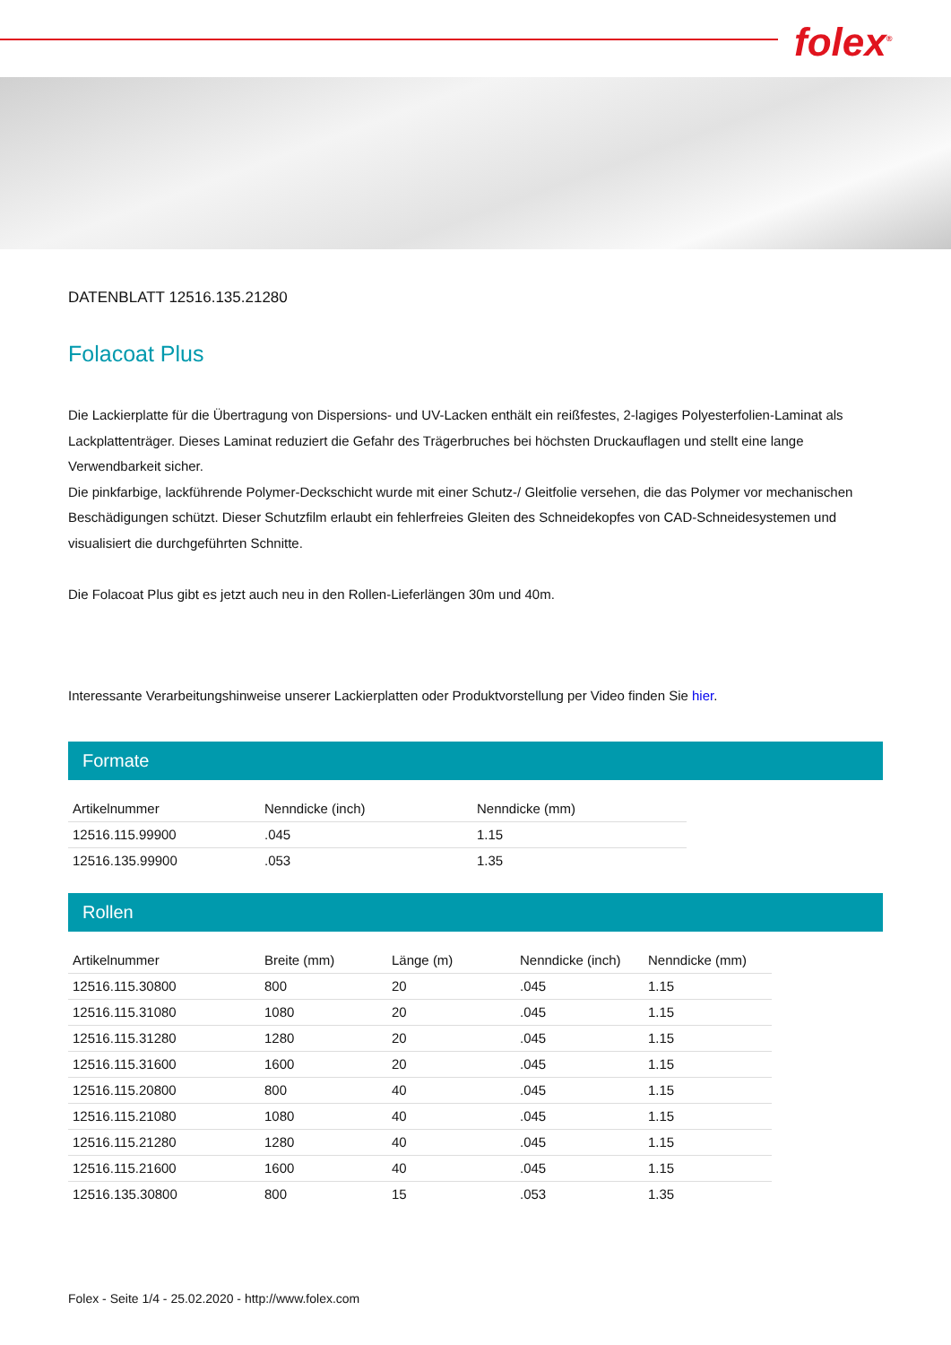folex<sup>®</sup>
DATENBLATT 12516.135.21280
Folacoat Plus
Die Lackierplatte für die Übertragung von Dispersions- und UV-Lacken enthält ein reißfestes, 2-lagiges Polyesterfolien-Laminat als Lackplattenträger. Dieses Laminat reduziert die Gefahr des Trägerbruches bei höchsten Druckauflagen und stellt eine lange Verwendbarkeit sicher.
Die pinkfarbige, lackführende Polymer-Deckschicht wurde mit einer Schutz-/ Gleitfolie versehen, die das Polymer vor mechanischen Beschädigungen schützt. Dieser Schutzfilm erlaubt ein fehlerfreies Gleiten des Schneidekopfes von CAD-Schneidesystemen und visualisiert die durchgeführten Schnitte.
Die Folacoat Plus gibt es jetzt auch neu in den Rollen-Lieferlängen 30m und 40m.
Interessante Verarbeitungshinweise unserer Lackierplatten oder Produktvorstellung per Video finden Sie hier.
Formate
| Artikelnummer | Nenndicke (inch) | Nenndicke (mm) |
| --- | --- | --- |
| 12516.115.99900 | .045 | 1.15 |
| 12516.135.99900 | .053 | 1.35 |
Rollen
| Artikelnummer | Breite (mm) | Länge (m) | Nenndicke (inch) | Nenndicke (mm) |
| --- | --- | --- | --- | --- |
| 12516.115.30800 | 800 | 20 | .045 | 1.15 |
| 12516.115.31080 | 1080 | 20 | .045 | 1.15 |
| 12516.115.31280 | 1280 | 20 | .045 | 1.15 |
| 12516.115.31600 | 1600 | 20 | .045 | 1.15 |
| 12516.115.20800 | 800 | 40 | .045 | 1.15 |
| 12516.115.21080 | 1080 | 40 | .045 | 1.15 |
| 12516.115.21280 | 1280 | 40 | .045 | 1.15 |
| 12516.115.21600 | 1600 | 40 | .045 | 1.15 |
| 12516.135.30800 | 800 | 15 | .053 | 1.35 |
Folex - Seite 1/4 - 25.02.2020 - http://www.folex.com